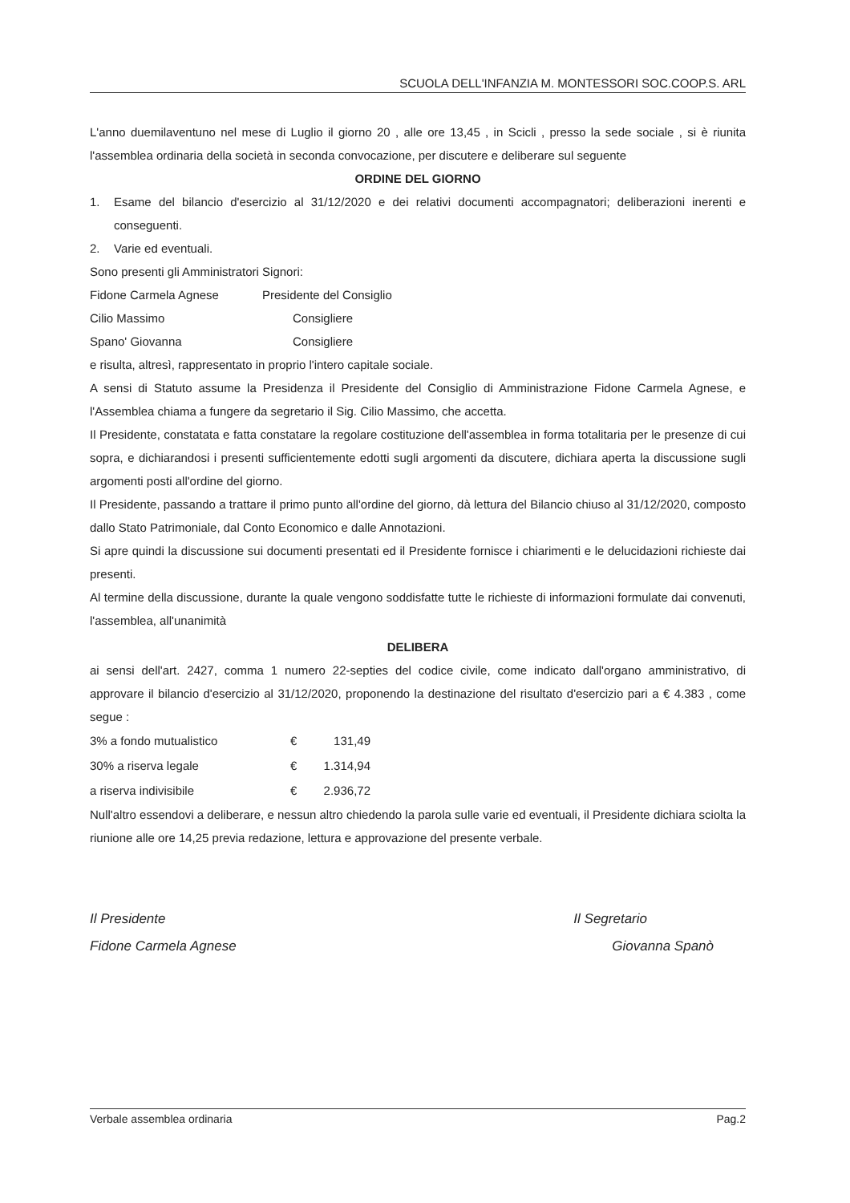SCUOLA DELL'INFANZIA M. MONTESSORI SOC.COOP.S. ARL
L'anno duemilaventuno nel mese di Luglio il giorno 20 , alle ore 13,45 , in Scicli , presso la sede sociale , si è riunita l'assemblea ordinaria della società in seconda convocazione, per discutere e deliberare sul seguente
ORDINE DEL GIORNO
1. Esame del bilancio d'esercizio al 31/12/2020 e dei relativi documenti accompagnatori; deliberazioni inerenti e conseguenti.
2. Varie ed eventuali.
Sono presenti gli Amministratori Signori:
| Fidone Carmela Agnese | Presidente del Consiglio |
| Cilio Massimo | Consigliere |
| Spano' Giovanna | Consigliere |
e risulta, altresì, rappresentato in proprio l'intero capitale sociale.
A sensi di Statuto assume la Presidenza il Presidente del Consiglio di Amministrazione Fidone Carmela Agnese, e l'Assemblea chiama a fungere da segretario il Sig. Cilio Massimo, che accetta.
Il Presidente, constatata e fatta constatare la regolare costituzione dell'assemblea in forma totalitaria per le presenze di cui sopra, e dichiarandosi i presenti sufficientemente edotti sugli argomenti da discutere, dichiara aperta la discussione sugli argomenti posti all'ordine del giorno.
Il Presidente, passando a trattare il primo punto all'ordine del giorno, dà lettura del Bilancio chiuso al 31/12/2020, composto dallo Stato Patrimoniale, dal Conto Economico e dalle Annotazioni.
Si apre quindi la discussione sui documenti presentati ed il Presidente fornisce i chiarimenti e le delucidazioni richieste dai presenti.
Al termine della discussione, durante la quale vengono soddisfatte tutte le richieste di informazioni formulate dai convenuti, l'assemblea, all'unanimità
DELIBERA
ai sensi dell'art. 2427, comma 1 numero 22-septies del codice civile, come indicato dall'organo amministrativo, di approvare il bilancio d'esercizio al 31/12/2020, proponendo la destinazione del risultato d'esercizio pari a € 4.383 , come segue :
| 3% a fondo mutualistico | € | 131,49 |
| 30% a riserva legale | € | 1.314,94 |
| a riserva indivisibile | € | 2.936,72 |
Null'altro essendovi a deliberare, e nessun altro chiedendo la parola sulle varie ed eventuali, il Presidente dichiara sciolta la riunione alle ore 14,25 previa redazione, lettura e approvazione del presente verbale.
Il Presidente
Fidone Carmela Agnese
Il Segretario
Giovanna Spanò
Verbale assemblea ordinaria Pag.2